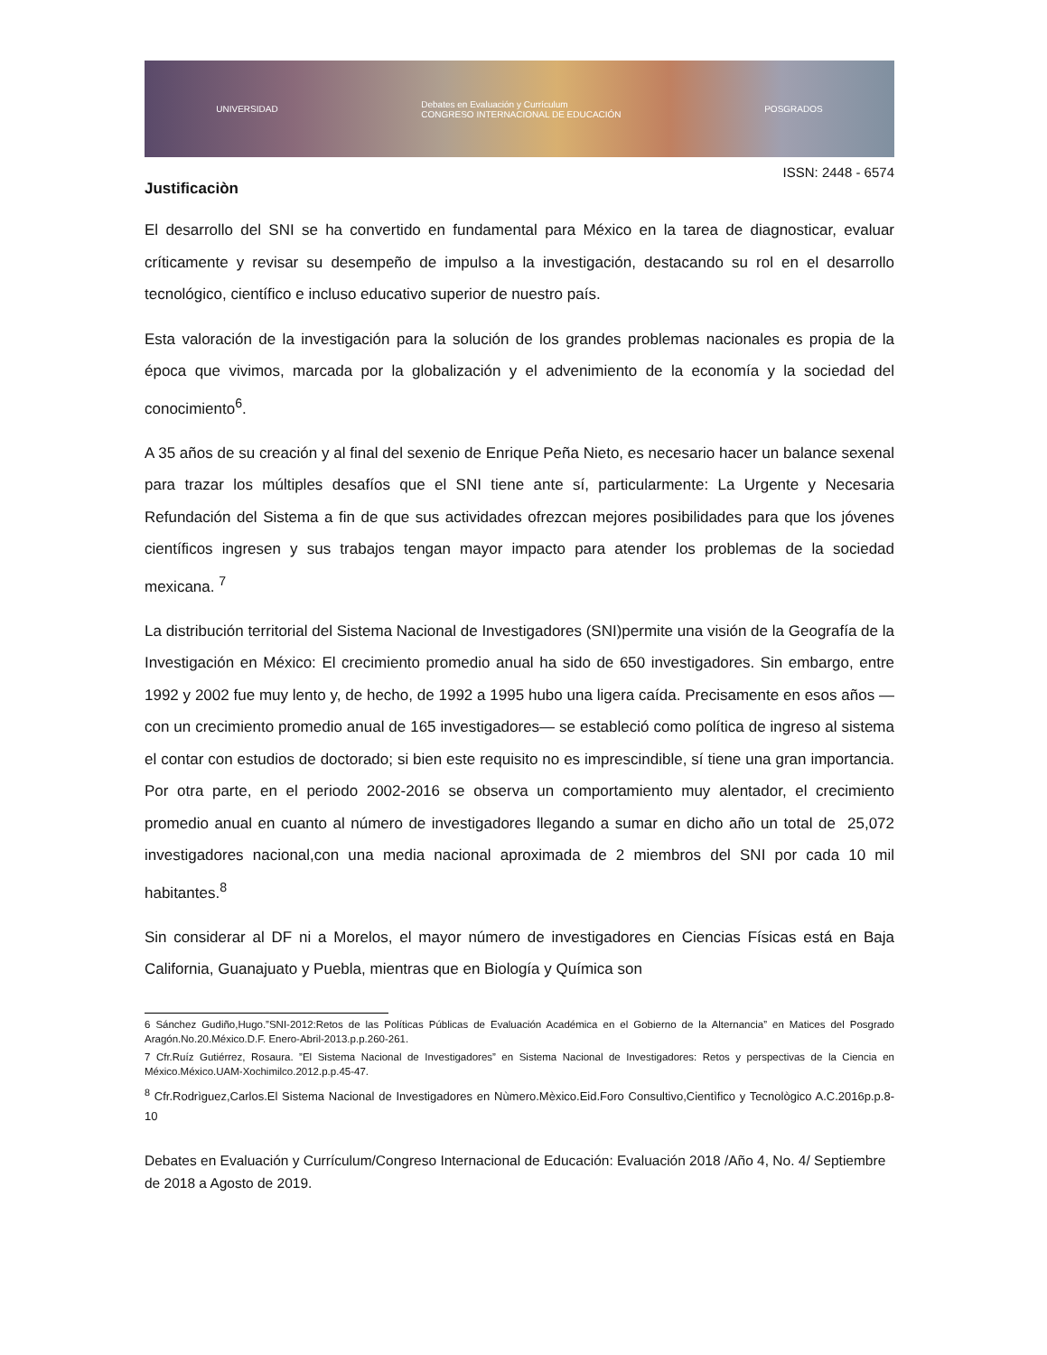UNIVERSIDAD Debates en Evaluación y Currículum
CONGRESO INTERNACIONAL DE EDUCACIÓN POSGRADOS
ISSN: 2448 - 6574
Justificaciòn
El desarrollo del SNI se ha convertido en fundamental para México en la tarea de diagnosticar, evaluar críticamente y revisar su desempeño de impulso a la investigación, destacando su rol en el desarrollo tecnológico, científico e incluso educativo superior de nuestro país.
Esta valoración de la investigación para la solución de los grandes problemas nacionales es propia de la época que vivimos, marcada por la globalización y el advenimiento de la economía y la sociedad del conocimiento<sup>6</sup>.
A 35 años de su creación y al final del sexenio de Enrique Peña Nieto, es necesario hacer un balance sexenal para trazar los múltiples desafíos que el SNI tiene ante sí, particularmente: La Urgente y Necesaria Refundación del Sistema a fin de que sus actividades ofrezcan mejores posibilidades para que los jóvenes científicos ingresen y sus trabajos tengan mayor impacto para atender los problemas de la sociedad mexicana. <sup>7</sup>
La distribución territorial del Sistema Nacional de Investigadores (SNI)permite una visión de la Geografía de la Investigación en México: El crecimiento promedio anual ha sido de 650 investigadores. Sin embargo, entre 1992 y 2002 fue muy lento y, de hecho, de 1992 a 1995 hubo una ligera caída. Precisamente en esos años —con un crecimiento promedio anual de 165 investigadores— se estableció como política de ingreso al sistema el contar con estudios de doctorado; si bien este requisito no es imprescindible, sí tiene una gran importancia. Por otra parte, en el periodo 2002-2016 se observa un comportamiento muy alentador, el crecimiento promedio anual en cuanto al número de investigadores llegando a sumar en dicho año un total de 25,072 investigadores nacional,con una media nacional aproximada de 2 miembros del SNI por cada 10 mil habitantes.<sup>8</sup>
Sin considerar al DF ni a Morelos, el mayor número de investigadores en Ciencias Físicas está en Baja California, Guanajuato y Puebla, mientras que en Biología y Química son
6 Sánchez Gudiño,Hugo.”SNI-2012:Retos de las Políticas Públicas de Evaluación Académica en el Gobierno de la Alternancia” en Matices del Posgrado Aragón.No.20.México.D.F. Enero-Abril-2013.p.p.260-261.
7 Cfr.Ruíz Gutiérrez, Rosaura. ”El Sistema Nacional de Investigadores” en Sistema Nacional de Investigadores: Retos y perspectivas de la Ciencia en México.México.UAM-Xochimilco.2012.p.p.45-47.
<sup>8</sup> Cfr.Rodrìguez,Carlos.El Sistema Nacional de Investigadores en Nùmero.Mèxico.Eid.Foro Consultivo,Cientìfico y Tecnològico A.C.2016p.p.8-10
Debates en Evaluación y Currículum/Congreso Internacional de Educación: Evaluación 2018 /Año 4, No. 4/ Septiembre de 2018 a Agosto de 2019.